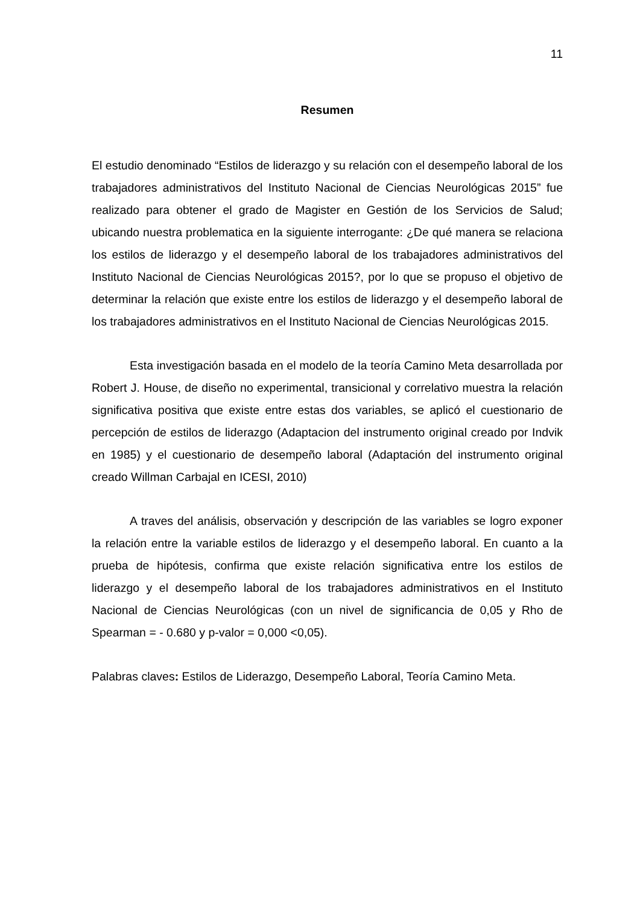11
Resumen
El estudio denominado “Estilos de liderazgo y su relación con el desempeño laboral de los trabajadores administrativos del Instituto Nacional de Ciencias Neurológicas 2015” fue realizado para obtener el grado de Magister en Gestión de los Servicios de Salud; ubicando nuestra problematica en la siguiente interrogante: ¿De qué manera se relaciona los estilos de liderazgo y el desempeño laboral de los trabajadores administrativos del Instituto Nacional de Ciencias Neurológicas 2015?, por lo que se propuso el objetivo de determinar la relación que existe entre los estilos de liderazgo y el desempeño laboral de los trabajadores administrativos en el Instituto Nacional de Ciencias Neurológicas 2015.
Esta investigación basada en el modelo de la teoría Camino Meta desarrollada por Robert J. House, de diseño no experimental, transicional y correlativo muestra la relación significativa positiva que existe entre estas dos variables, se aplicó el cuestionario de percepción de estilos de liderazgo (Adaptacion del instrumento original creado por Indvik en 1985) y el cuestionario de desempeño laboral (Adaptación del instrumento original creado Willman Carbajal en ICESI, 2010)
A traves del análisis, observación y descripción de las variables se logro exponer la relación entre la variable estilos de liderazgo y el desempeño laboral. En cuanto a la prueba de hipótesis, confirma que existe relación significativa entre los estilos de liderazgo y el desempeño laboral de los trabajadores administrativos en el Instituto Nacional de Ciencias Neurológicas (con un nivel de significancia de 0,05 y Rho de Spearman = - 0.680 y p-valor = 0,000 <0,05).
Palabras claves: Estilos de Liderazgo, Desempeño Laboral, Teoría Camino Meta.